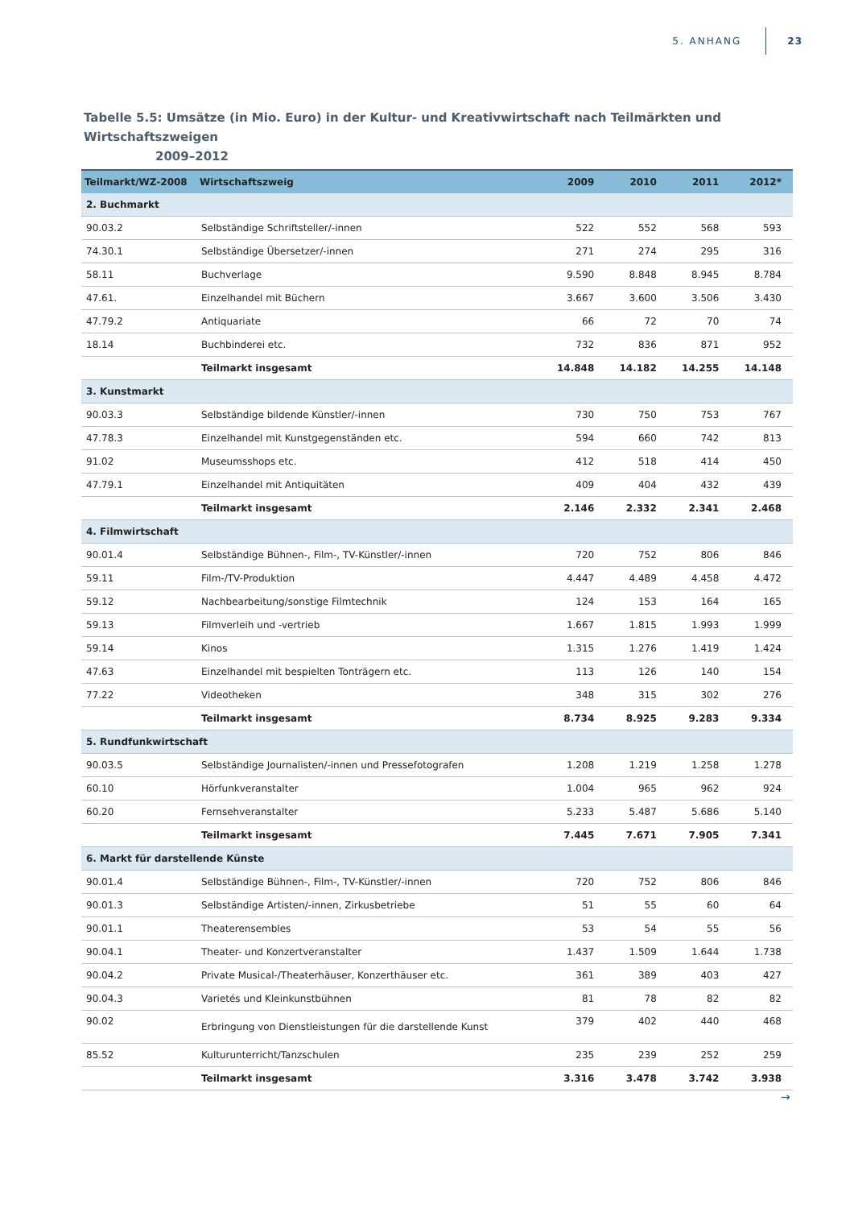5. ANHANG
23
Tabelle 5.5: Umsätze (in Mio. Euro) in der Kultur- und Kreativwirtschaft nach Teilmärkten und Wirtschaftszweigen
2009–2012
| Teilmarkt/WZ-2008 | Wirtschaftszweig | 2009 | 2010 | 2011 | 2012* |
| --- | --- | --- | --- | --- | --- |
| 2. Buchmarkt | | | | | |
| 90.03.2 | Selbständige Schriftsteller/-innen | 522 | 552 | 568 | 593 |
| 74.30.1 | Selbständige Übersetzer/-innen | 271 | 274 | 295 | 316 |
| 58.11 | Buchverlage | 9.590 | 8.848 | 8.945 | 8.784 |
| 47.61. | Einzelhandel mit Büchern | 3.667 | 3.600 | 3.506 | 3.430 |
| 47.79.2 | Antiquariate | 66 | 72 | 70 | 74 |
| 18.14 | Buchbinderei etc. | 732 | 836 | 871 | 952 |
| | Teilmarkt insgesamt | 14.848 | 14.182 | 14.255 | 14.148 |
| 3. Kunstmarkt | | | | | |
| 90.03.3 | Selbständige bildende Künstler/-innen | 730 | 750 | 753 | 767 |
| 47.78.3 | Einzelhandel mit Kunstgegenständen etc. | 594 | 660 | 742 | 813 |
| 91.02 | Museumsshops etc. | 412 | 518 | 414 | 450 |
| 47.79.1 | Einzelhandel mit Antiquitäten | 409 | 404 | 432 | 439 |
| | Teilmarkt insgesamt | 2.146 | 2.332 | 2.341 | 2.468 |
| 4. Filmwirtschaft | | | | | |
| 90.01.4 | Selbständige Bühnen-, Film-, TV-Künstler/-innen | 720 | 752 | 806 | 846 |
| 59.11 | Film-/TV-Produktion | 4.447 | 4.489 | 4.458 | 4.472 |
| 59.12 | Nachbearbeitung/sonstige Filmtechnik | 124 | 153 | 164 | 165 |
| 59.13 | Filmverleih und -vertrieb | 1.667 | 1.815 | 1.993 | 1.999 |
| 59.14 | Kinos | 1.315 | 1.276 | 1.419 | 1.424 |
| 47.63 | Einzelhandel mit bespielten Tonträgern etc. | 113 | 126 | 140 | 154 |
| 77.22 | Videotheken | 348 | 315 | 302 | 276 |
| | Teilmarkt insgesamt | 8.734 | 8.925 | 9.283 | 9.334 |
| 5. Rundfunkwirtschaft | | | | | |
| 90.03.5 | Selbständige Journalisten/-innen und Pressefotografen | 1.208 | 1.219 | 1.258 | 1.278 |
| 60.10 | Hörfunkveranstalter | 1.004 | 965 | 962 | 924 |
| 60.20 | Fernsehveranstalter | 5.233 | 5.487 | 5.686 | 5.140 |
| | Teilmarkt insgesamt | 7.445 | 7.671 | 7.905 | 7.341 |
| 6. Markt für darstellende Künste | | | | | |
| 90.01.4 | Selbständige Bühnen-, Film-, TV-Künstler/-innen | 720 | 752 | 806 | 846 |
| 90.01.3 | Selbständige Artisten/-innen, Zirkusbetriebe | 51 | 55 | 60 | 64 |
| 90.01.1 | Theaterensembles | 53 | 54 | 55 | 56 |
| 90.04.1 | Theater- und Konzertveranstalter | 1.437 | 1.509 | 1.644 | 1.738 |
| 90.04.2 | Private Musical-/Theaterhäuser, Konzerthäuser etc. | 361 | 389 | 403 | 427 |
| 90.04.3 | Varietés und Kleinkunstbühnen | 81 | 78 | 82 | 82 |
| 90.02 | Erbringung von Dienstleistungen für die darstellende Kunst | 379 | 402 | 440 | 468 |
| 85.52 | Kulturunterricht/Tanzschulen | 235 | 239 | 252 | 259 |
| | Teilmarkt insgesamt | 3.316 | 3.478 | 3.742 | 3.938 |
→